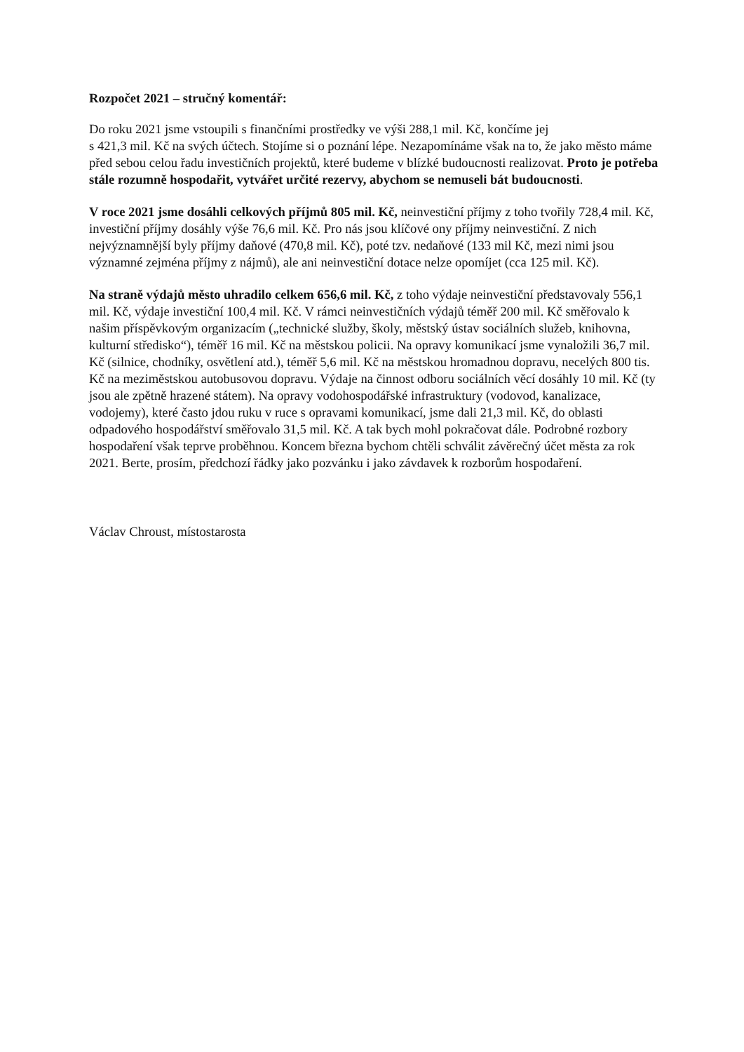Rozpočet 2021 – stručný komentář:
Do roku 2021 jsme vstoupili s finančními prostředky ve výši 288,1 mil. Kč, končíme jej
s 421,3 mil. Kč na svých účtech. Stojíme si o poznání lépe. Nezapomínáme však na to, že jako město máme před sebou celou řadu investičních projektů, které budeme v blízké budoucnosti realizovat. Proto je potřeba stále rozumně hospodařit, vytvářet určité rezervy, abychom se nemuseli bát budoucnosti.
V roce 2021 jsme dosáhli celkových příjmů 805 mil. Kč, neinvestiční příjmy z toho tvořily 728,4 mil. Kč, investiční příjmy dosáhly výše 76,6 mil. Kč. Pro nás jsou klíčové ony příjmy neinvestiční. Z nich nejvýznamnější byly příjmy daňové (470,8 mil. Kč), poté tzv. nedaňové (133 mil Kč, mezi nimi jsou významné zejména příjmy z nájmů), ale ani neinvestiční dotace nelze opomíjet (cca 125 mil. Kč).
Na straně výdajů město uhradilo celkem 656,6 mil. Kč, z toho výdaje neinvestiční představovaly 556,1 mil. Kč, výdaje investiční 100,4 mil. Kč. V rámci neinvestičních výdajů téměř 200 mil. Kč směřovalo k našim příspěvkovým organizacím („technické služby, školy, městský ústav sociálních služeb, knihovna, kulturní středisko“), téměř 16 mil. Kč na městskou policii. Na opravy komunikací jsme vynaložili 36,7 mil. Kč (silnice, chodníky, osvětlení atd.), téměř 5,6 mil. Kč na městskou hromadnou dopravu, necelých 800 tis. Kč na meziměstskou autobusovou dopravu. Výdaje na činnost odboru sociálních věcí dosáhly 10 mil. Kč (ty jsou ale zpětně hrazené státem). Na opravy vodohospodářské infrastruktury (vodovod, kanalizace, vodojemy), které často jdou ruku v ruce s opravami komunikací, jsme dali 21,3 mil. Kč, do oblasti odpadového hospodářství směřovalo 31,5 mil. Kč. A tak bych mohl pokračovat dále. Podrobné rozbory hospodaření však teprve proběhnou. Koncem března bychom chtěli schválit závěrečný účet města za rok 2021. Berte, prosím, předchozí řádky jako pozvánku i jako závdavek k rozborům hospodaření.
Václav Chroust, místostarosta